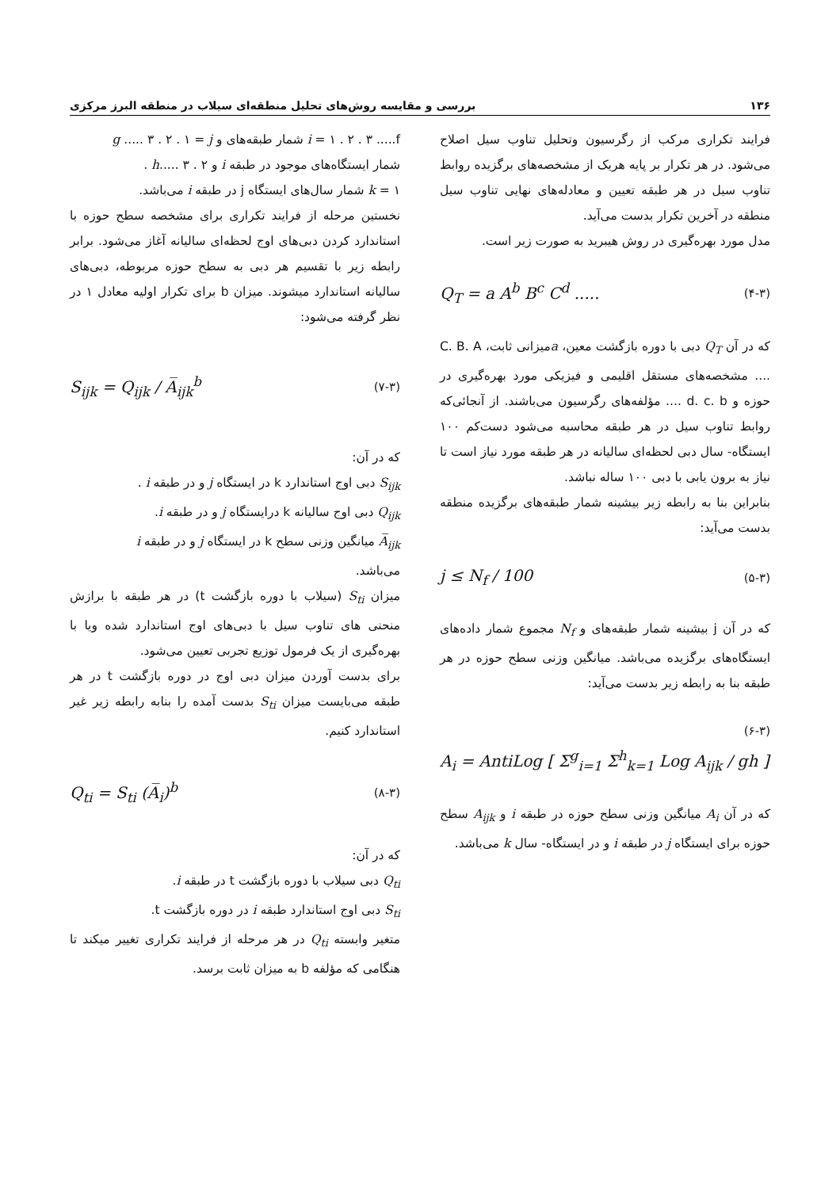۱۳۶ بررسی و مقایسه روش‌های تحلیل منطقه‌ای سیلاب در منطقه البرز مرکزی
فرایند تکراری مرکب از رگرسیون وتحلیل تناوب سیل اصلاح می‌شود. در هر تکرار بر پایه هریک از مشخصه‌های برگزیده روابط تناوب سیل در هر طبقه تعیین و معادله‌های نهایی تناوب سیل منطقه در آخرین تکرار بدست می‌آید.
مدل مورد بهره‌گیری در روش هیبرید به صورت زیر است.
Q<sub>T</sub> = a A<sup>b</sup> B<sup>c</sup> C<sup>d</sup> ..... (۴-۳)
که در آن Q<sub>T</sub> دبی با دوره بازگشت معین، aمیزانی ثابت، C. B. A .... مشخصه‌های مستقل اقلیمی و فیزیکی مورد بهره‌گیری در حوزه و d. c. b .... مؤلفه‌های رگرسیون می‌باشند. از آنجائی‌که روابط تناوب سیل در هر طبقه محاسبه می‌شود دست‌کم ۱۰۰ ایستگاه- سال دبی لحظه‌ای سالیانه در هر طبقه مورد نیاز است تا نیاز به برون یابی با دبی ۱۰۰ ساله نباشد.
بنابراین بنا به رابطه زیر بیشینه شمار طبقه‌های برگزیده منطقه بدست می‌آید:
j ≤ N<sub>f</sub> / 100 (۵-۳)
که در آن j بیشینه شمار طبقه‌های و N<sub>f</sub> مجموع شمار داده‌های ایستگاه‌های برگزیده می‌باشد. میانگین وزنی سطح حوزه در هر طبقه بنا به رابطه زیر بدست می‌آید:
(۶-۳)
A<sub>i</sub> = AntiLog [ Σ<sup>g</sup><sub>i=1</sub> Σ<sup>h</sup><sub>k=1</sub> Log A<sub>ijk</sub> / gh ]
که در آن A<sub>i</sub> میانگین وزنی سطح حوزه در طبقه i و A<sub>ijk</sub> سطح حوزه برای ایستگاه j در طبقه i و در ایستگاه- سال k می‌باشد.
i = ۱ . ۲ . ۳ .....f شمار طبقه‌های و g ..... ۳ . ۲ . ۱ = j
شمار ایستگاه‌های موجود در طبقه i و h..... ۳ . ۲ .
k = ۱ شمار سال‌های ایستگاه j در طبقه i می‌باشد.
نخستین مرحله از فرایند تکراری برای مشخصه سطح حوزه با استاندارد کردن دبی‌های اوج لحظه‌ای سالیانه آغاز می‌شود. برابر رابطه زیر با تقسیم هر دبی به سطح حوزه مربوطه، دبی‌های سالیانه استاندارد میشوند. میزان b برای تکرار اولیه معادل ۱ در نظر گرفته می‌شود:
S<sub>ijk</sub> = Q<sub>ijk</sub> / A̅<sub>ijk</sub><sup>b</sup> (۷-۳)
که در آن:
S<sub>ijk</sub> دبی اوج استاندارد k در ایستگاه j و در طبقه i .
Q<sub>ijk</sub> دبی اوج سالیانه k درایستگاه j و در طبقه i.
A̅<sub>ijk</sub> میانگین وزنی سطح k در ایستگاه j و در طبقه i
می‌باشد.
میزان S<sub>ti</sub> (سیلاب با دوره بازگشت t) در هر طبقه با برازش منحنی های تناوب سیل با دبی‌های اوج استاندارد شده ویا با بهره‌گیری از یک فرمول توزیع تجربی تعیین می‌شود.
برای بدست آوردن میزان دبی اوج در دوره بازگشت t در هر طبقه می‌بایست میزان S<sub>ti</sub> بدست آمده را بنابه رابطه زیر غیر استاندارد کنیم.
Q<sub>ti</sub> = S<sub>ti</sub> (A̅<sub>i</sub>)<sup>b</sup> (۸-۳)
که در آن:
Q<sub>ti</sub> دبی سیلاب با دوره بازگشت t در طبقه i.
S<sub>ti</sub> دبی اوج استاندارد طبقه i در دوره بازگشت t.
متغیر وابسته Q<sub>ti</sub> در هر مرحله از فرایند تکراری تغییر میکند تا هنگامی که مؤلفه b به میزان ثابت برسد.